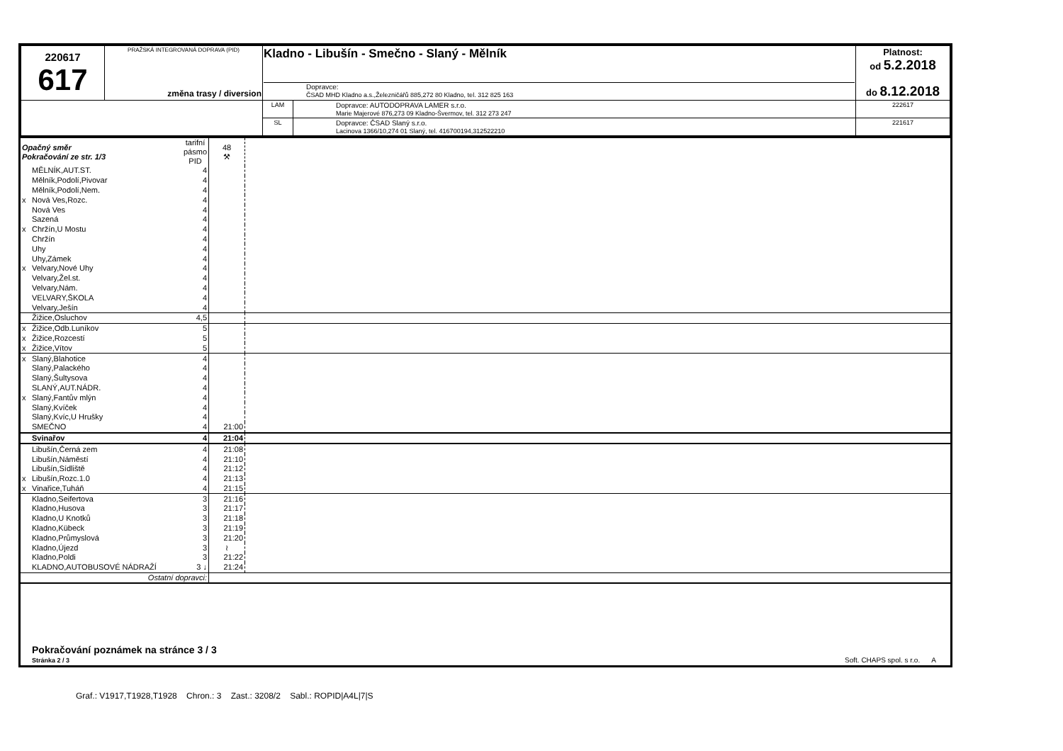| 220617 617 | PRAŽSKÁ INTEGROVANÁ DOPRAVA (PID) změna trasy / diversion | Kladno - Libušín - Smečno - Slaný - Mělník Dopravce: ČSAD MHD Kladno a.s.,Železničářů 885,272 80 Kladno, tel. 312 825 163 | | Platnost: od 5.2.2018 do 8.12.2018 |
| | | LAM | Dopravce: AUTODOPRAVA LAMER s.r.o. Marie Majerové 876,273 09 Kladno-Švermov, tel. 312 273 247 | 222617 |
| | | SL | Dopravce: ČSAD Slaný s.r.o. Lacinova 1366/10,274 01 Slaný, tel. 416700194,312522210 | 221617 |
| Opačný směr Pokračování ze str. 1/3 | | tarifní pásmo PID | 48 ⚒ | |
| | MĚLNÍK,AUT.ST. | 4 | | |
| | Mělník,Podolí,Pivovar | 4 | | |
| | Mělník,Podolí,Nem. | 4 | | |
| x | Nová Ves,Rozc. | 4 | | |
| | Nová Ves | 4 | | |
| | Sazená | 4 | | |
| x | Chržín,U Mostu | 4 | | |
| | Chržín | 4 | | |
| | Uhy | 4 | | |
| | Uhy,Zámek | 4 | | |
| x | Velvary,Nové Uhy | 4 | | |
| | Velvary,Žel.st. | 4 | | |
| | Velvary,Nám. | 4 | | |
| | VELVARY,ŠKOLA | 4 | | |
| | Velvary,Ješín | 4 | | |
| | Žižice,Osluchov | 4,5 | | |
| x | Žižice,Odb.Luníkov | 5 | | |
| x | Žižice,Rozcestí | 5 | | |
| x | Žižice,Vítov | 5 | | |
| x | Slaný,Blahotice | 4 | | |
| | Slaný,Palackého | 4 | | |
| | Slaný,Šultysova | 4 | | |
| | SLANÝ,AUT.NÁDR. | 4 | | |
| x | Slaný,Fantův mlýn | 4 | | |
| | Slaný,Kvíček | 4 | | |
| | Slaný,Kvíc,U Hrušky | 4 | | |
| | SMEČNO | 4 | 21:00 | |
| | Svinařov | 4 | 21:04 | |
| | Libušín,Černá zem | 4 | 21:08 | |
| | Libušín,Náměstí | 4 | 21:10 | |
| | Libušín,Sídliště | 4 | 21:12 | |
| x | Libušín,Rozc.1.0 | 4 | 21:13 | |
| x | Vinařice,Tuháň | 4 | 21:15 | |
| | Kladno,Seifertova | 3 | 21:16 | |
| | Kladno,Husova | 3 | 21:17 | |
| | Kladno,U Knotků | 3 | 21:18 | |
| | Kladno,Kübeck | 3 | 21:19 | |
| | Kladno,Průmyslová | 3 | 21:20 | |
| | Kladno,Újezd | 3 | ≀ | |
| | Kladno,Poldi | 3 | 21:22 | |
| | KLADNO,AUTOBUSOVÉ NÁDRAŽÍ | 3 ↓ | 21:24 | |
| Ostatní dopravci: | | | | |
Pokračování poznámek na stránce 3 / 3
Stránka 2 / 3
Soft. CHAPS spol. s r.o. A
Graf.: V1917,T1928,T1928 Chron.: 3 Zast.: 3208/2 Sabl.: ROPID|A4L|7|S